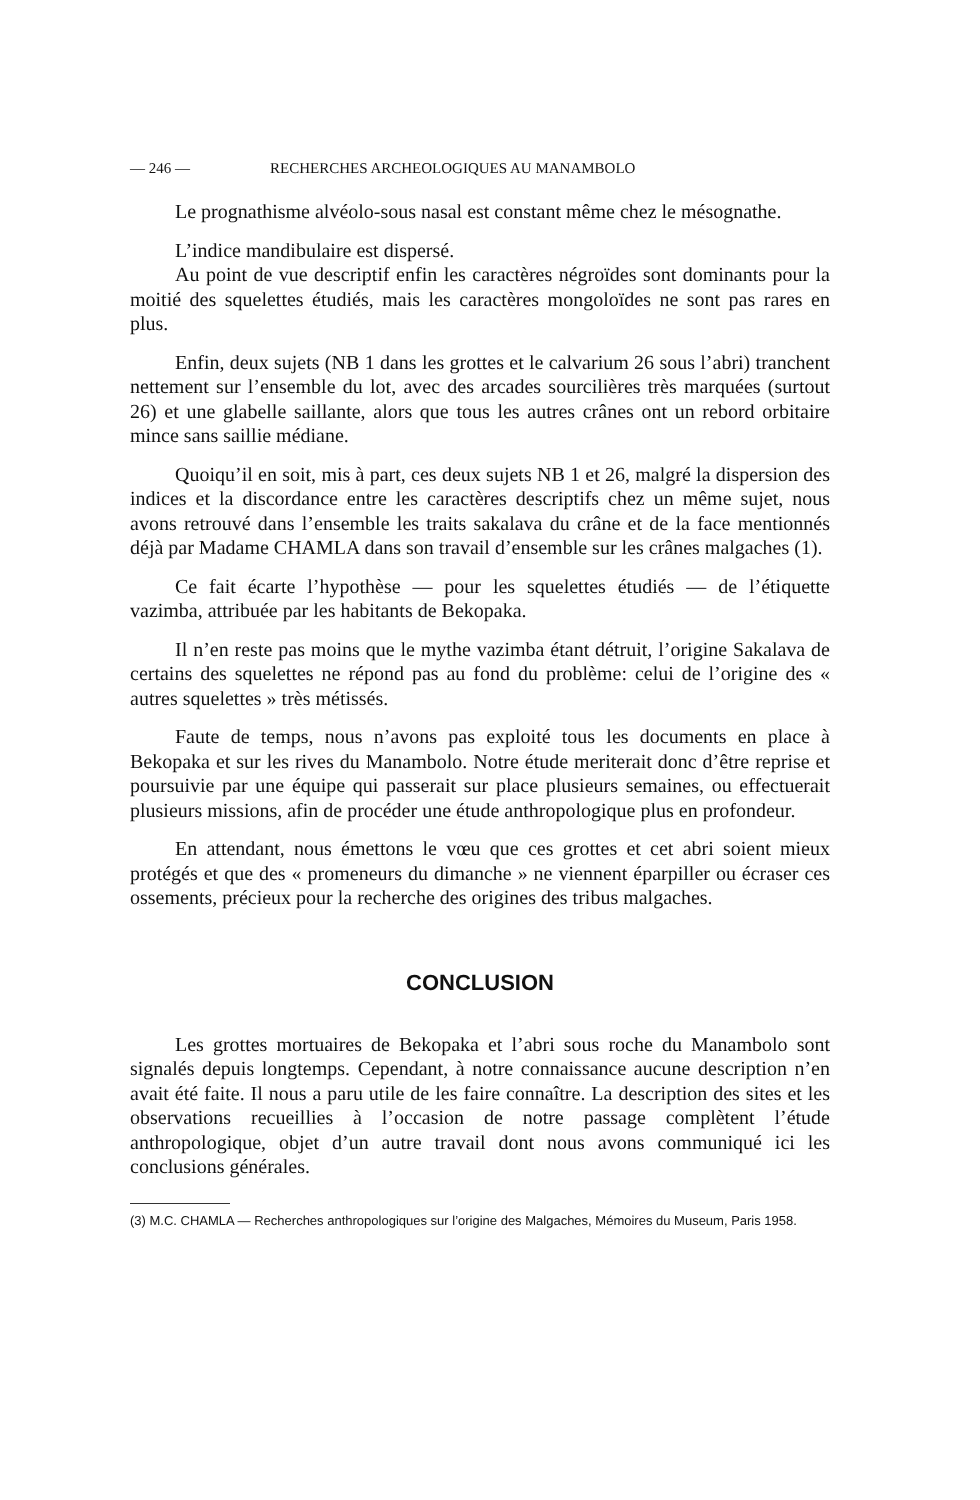— 246 — RECHERCHES ARCHEOLOGIQUES AU MANAMBOLO
Le prognathisme alvéolo-sous nasal est constant même chez le mésognathe.
L’indice mandibulaire est dispersé.
Au point de vue descriptif enfin les caractères négroïdes sont dominants pour la moitié des squelettes étudiés, mais les caractères mongoloïdes ne sont pas rares en plus.
Enfin, deux sujets (NB 1 dans les grottes et le calvarium 26 sous l’abri) tranchent nettement sur l’ensemble du lot, avec des arcades sourcilières très marquées (surtout 26) et une glabelle saillante, alors que tous les autres crânes ont un rebord orbitaire mince sans saillie médiane.
Quoiqu’il en soit, mis à part, ces deux sujets NB 1 et 26, malgré la dispersion des indices et la discordance entre les caractères descriptifs chez un même sujet, nous avons retrouvé dans l’ensemble les traits sakalava du crâne et de la face mentionnés déjà par Madame CHAMLA dans son travail d’ensemble sur les crânes malgaches (1).
Ce fait écarte l’hypothèse — pour les squelettes étudiés — de l’étiquette vazimba, attribuée par les habitants de Bekopaka.
Il n’en reste pas moins que le mythe vazimba étant détruit, l’origine Sakalava de certains des squelettes ne répond pas au fond du problème: celui de l’origine des « autres squelettes » très métissés.
Faute de temps, nous n’avons pas exploité tous les documents en place à Bekopaka et sur les rives du Manambolo. Notre étude meriterait donc d’être reprise et poursuivie par une équipe qui passerait sur place plusieurs semaines, ou effectuerait plusieurs missions, afin de procéder une étude anthropologique plus en profondeur.
En attendant, nous émettons le vœu que ces grottes et cet abri soient mieux protégés et que des « promeneurs du dimanche » ne viennent éparpiller ou écraser ces ossements, précieux pour la recherche des origines des tribus malgaches.
CONCLUSION
Les grottes mortuaires de Bekopaka et l’abri sous roche du Manambolo sont signalés depuis longtemps. Cependant, à notre connaissance aucune description n’en avait été faite. Il nous a paru utile de les faire connaître. La description des sites et les observations recueillies à l’occasion de notre passage complètent l’étude anthropologique, objet d’un autre travail dont nous avons communiqué ici les conclusions générales.
(3) M.C. CHAMLA — Recherches anthropologiques sur l’origine des Malgaches, Mémoires du Museum, Paris 1958.